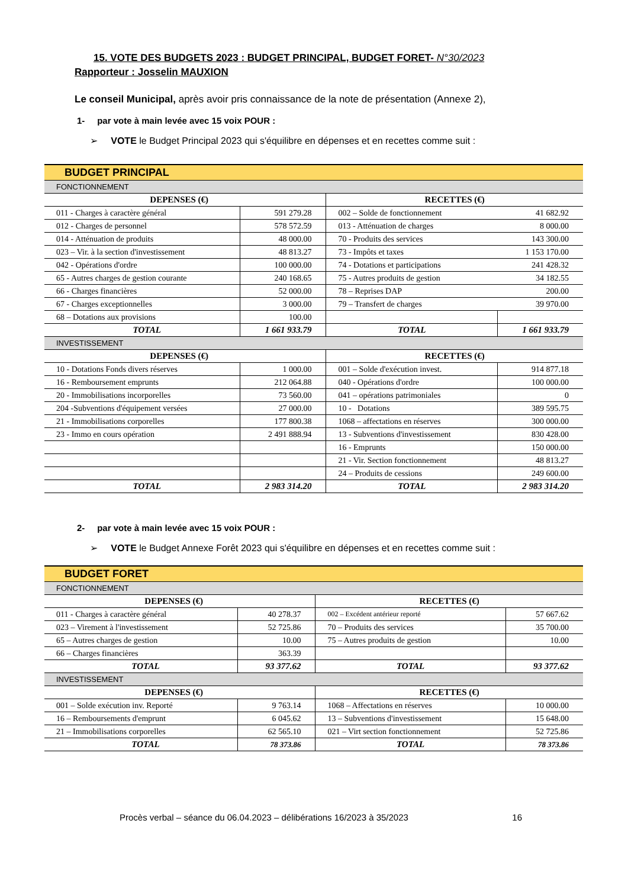15. VOTE DES BUDGETS 2023 : BUDGET PRINCIPAL, BUDGET FORET- N°30/2023
Rapporteur : Josselin MAUXION
Le conseil Municipal, après avoir pris connaissance de la note de présentation (Annexe 2),
1- par vote à main levée avec 15 voix POUR :
➢ VOTE le Budget Principal 2023 qui s'équilibre en dépenses et en recettes comme suit :
| BUDGET PRINCIPAL | | | |
| FONCTIONNEMENT | | | |
| DEPENSES (€) | | RECETTES (€) | |
| 011 - Charges à caractère général | 591 279.28 | 002 – Solde de fonctionnement | 41 682.92 |
| 012 - Charges de personnel | 578 572.59 | 013 - Atténuation de charges | 8 000.00 |
| 014 - Atténuation de produits | 48 000.00 | 70 - Produits des services | 143 300.00 |
| 023 – Vir. à la section d'investissement | 48 813.27 | 73 - Impôts et taxes | 1 153 170.00 |
| 042 - Opérations d'ordre | 100 000.00 | 74 - Dotations et participations | 241 428.32 |
| 65 - Autres charges de gestion courante | 240 168.65 | 75 - Autres produits de gestion | 34 182.55 |
| 66 - Charges financières | 52 000.00 | 78 – Reprises DAP | 200.00 |
| 67 - Charges exceptionnelles | 3 000.00 | 79 – Transfert de charges | 39 970.00 |
| 68 – Dotations aux provisions | 100.00 | | |
| TOTAL | 1 661 933.79 | TOTAL | 1 661 933.79 |
| INVESTISSEMENT | | | |
| DEPENSES (€) | | RECETTES (€) | |
| 10 - Dotations Fonds divers réserves | 1 000.00 | 001 – Solde d'exécution invest. | 914 877.18 |
| 16 - Remboursement emprunts | 212 064.88 | 040 - Opérations d'ordre | 100 000.00 |
| 20 - Immobilisations incorporelles | 73 560.00 | 041 – opérations patrimoniales | 0 |
| 204 -Subventions d'équipement versées | 27 000.00 | 10 - Dotations | 389 595.75 |
| 21 - Immobilisations corporelles | 177 800.38 | 1068 – affectations en réserves | 300 000.00 |
| 23 - Immo en cours opération | 2 491 888.94 | 13 - Subventions d'investissement | 830 428.00 |
| | | 16 - Emprunts | 150 000.00 |
| | | 21 - Vir. Section fonctionnement | 48 813.27 |
| | | 24 – Produits de cessions | 249 600.00 |
| TOTAL | 2 983 314.20 | TOTAL | 2 983 314.20 |
2- par vote à main levée avec 15 voix POUR :
➢ VOTE le Budget Annexe Forêt 2023 qui s'équilibre en dépenses et en recettes comme suit :
| BUDGET FORET | | | |
| FONCTIONNEMENT | | | |
| DEPENSES (€) | | RECETTES (€) | |
| 011 - Charges à caractère général | 40 278.37 | 002 – Excédent antérieur reporté | 57 667.62 |
| 023 – Virement à l'investissement | 52 725.86 | 70 – Produits des services | 35 700.00 |
| 65 – Autres charges de gestion | 10.00 | 75 – Autres produits de gestion | 10.00 |
| 66 – Charges financières | 363.39 | | |
| TOTAL | 93 377.62 | TOTAL | 93 377.62 |
| INVESTISSEMENT | | | |
| DEPENSES (€) | | RECETTES (€) | |
| 001 – Solde exécution inv. Reporté | 9 763.14 | 1068 – Affectations en réserves | 10 000.00 |
| 16 – Remboursements d'emprunt | 6 045.62 | 13 – Subventions d'investissement | 15 648.00 |
| 21 – Immobilisations corporelles | 62 565.10 | 021 – Virt section fonctionnement | 52 725.86 |
| TOTAL | 78 373.86 | TOTAL | 78 373.86 |
Procès verbal – séance du 06.04.2023 – délibérations 16/2023 à 35/2023 16